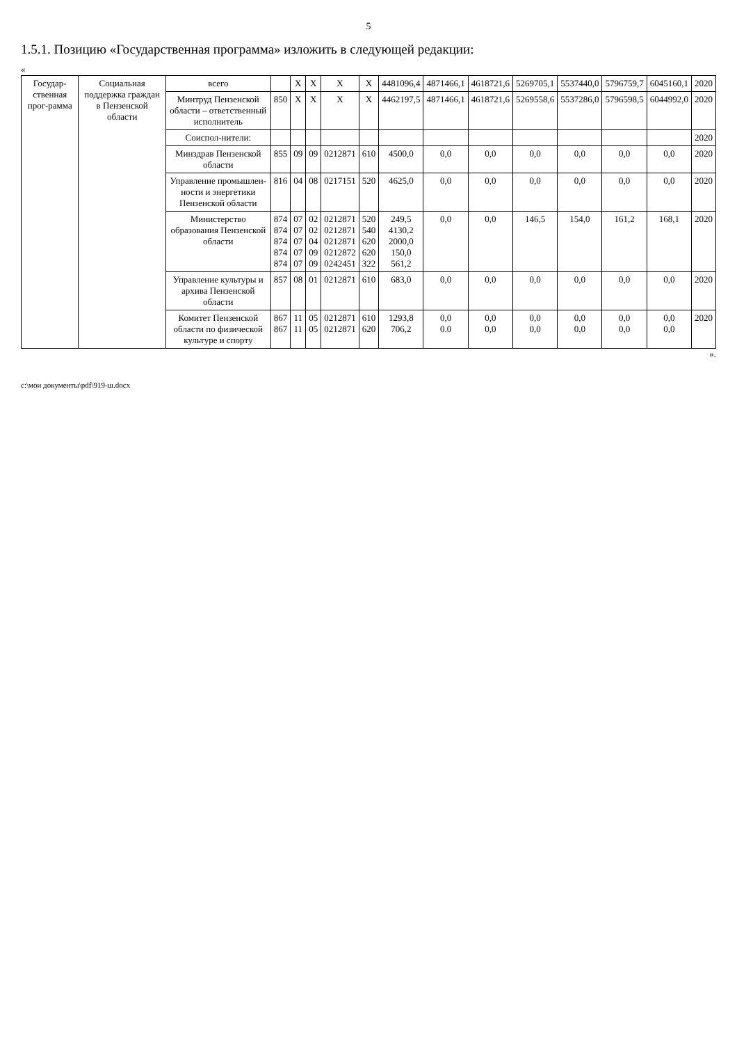5
1.5.1. Позицию «Государственная программа» изложить в следующей редакции:
«
| Государ-ственная прог-рамма | Социальная поддержка граждан в Пензенской области | всего | | X | X | X | X | 4481096,4 | 4871466,1 | 4618721,6 | 5269705,1 | 5537440,0 | 5796759,7 | 6045160,1 | 2020 |
| | | Минтруд Пензенской области – ответственный исполнитель | 850 | X | X | X | X | 4462197,5 | 4871466,1 | 4618721,6 | 5269558,6 | 5537286,0 | 5796598,5 | 6044992,0 | 2020 |
| | | Соиспол-нители: | | | | | | | | | | | | | 2020 |
| | | Минздрав Пензенской области | 855 | 09 | 09 | 0212871 | 610 | 4500,0 | 0,0 | 0,0 | 0,0 | 0,0 | 0,0 | 0,0 | 2020 |
| | | Управление промышлен-ности и энергетики Пензенской области | 816 | 04 | 08 | 0217151 | 520 | 4625,0 | 0,0 | 0,0 | 0,0 | 0,0 | 0,0 | 0,0 | 2020 |
| | | Министерство образования Пензенской области | 874 874 874 874 874 | 07 07 07 07 07 | 02 02 04 09 09 | 0212871 0212871 0212871 0212872 0242451 | 520 540 620 620 322 | 249,5 4130,2 2000,0 150,0 561,2 | 0,0 | 0,0 | 146,5 | 154,0 | 161,2 | 168,1 | 2020 |
| | | Управление культуры и архива Пензенской области | 857 | 08 | 01 | 0212871 | 610 | 683,0 | 0,0 | 0,0 | 0,0 | 0,0 | 0,0 | 0,0 | 2020 |
| | | Комитет Пензенской области по физической культуре и спорту | 867 867 | 11 11 | 05 05 | 0212871 0212871 | 610 620 | 1293,8 706,2 | 0,0 0.0 | 0,0 0,0 | 0,0 0,0 | 0,0 0,0 | 0,0 0,0 | 0,0 0,0 | 2020 |
».
c:\мои документы\pdf\919-ш.docx